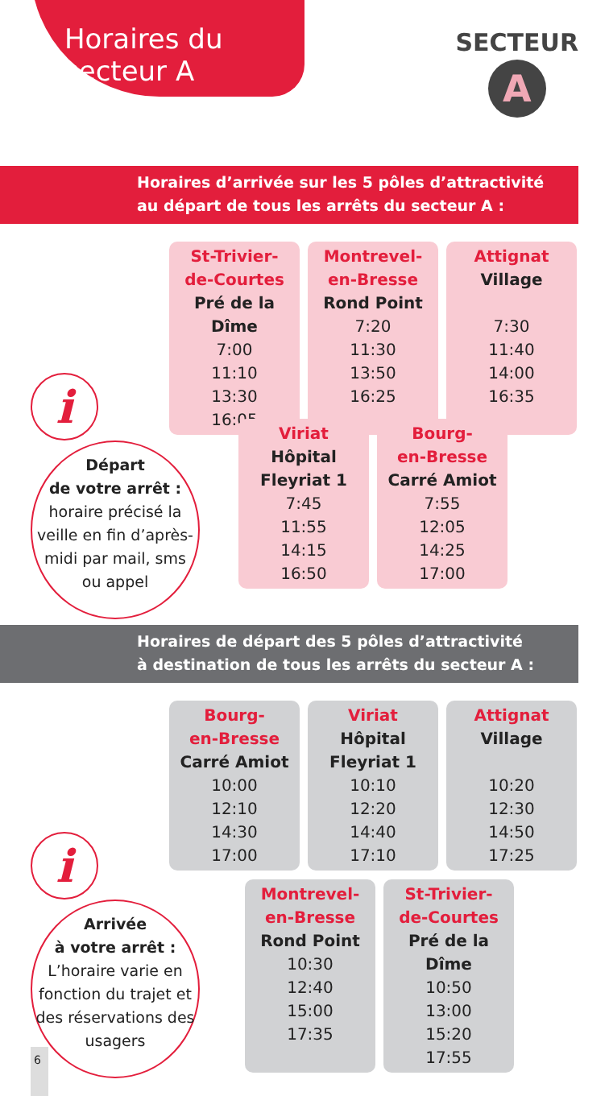Horaires du
secteur A
SECTEUR
A
Horaires d’arrivée sur les 5 pôles d’attractivité
au départ de tous les arrêts du secteur A :
St-Trivier-
de-Courtes
Pré de la Dîme
7:00
11:10
13:30
16:05
Montrevel-
en-Bresse
Rond Point
7:20
11:30
13:50
16:25
Attignat
Village
7:30
11:40
14:00
16:35
Viriat
Hôpital
Fleyriat 1
7:45
11:55
14:15
16:50
Bourg-
en-Bresse
Carré Amiot
7:55
12:05
14:25
17:00
i
Départ
de votre arrêt :
horaire précisé la veille en fin d’après-midi par mail, sms ou appel
Horaires de départ des 5 pôles d’attractivité
à destination de tous les arrêts du secteur A :
Bourg-
en-Bresse
Carré Amiot
10:00
12:10
14:30
17:00
Viriat
Hôpital
Fleyriat 1
10:10
12:20
14:40
17:10
Attignat
Village
10:20
12:30
14:50
17:25
Montrevel-
en-Bresse
Rond Point
10:30
12:40
15:00
17:35
St-Trivier-
de-Courtes
Pré de la Dîme
10:50
13:00
15:20
17:55
i
Arrivée
à votre arrêt :
L’horaire varie en fonction du trajet et des réservations des usagers
6